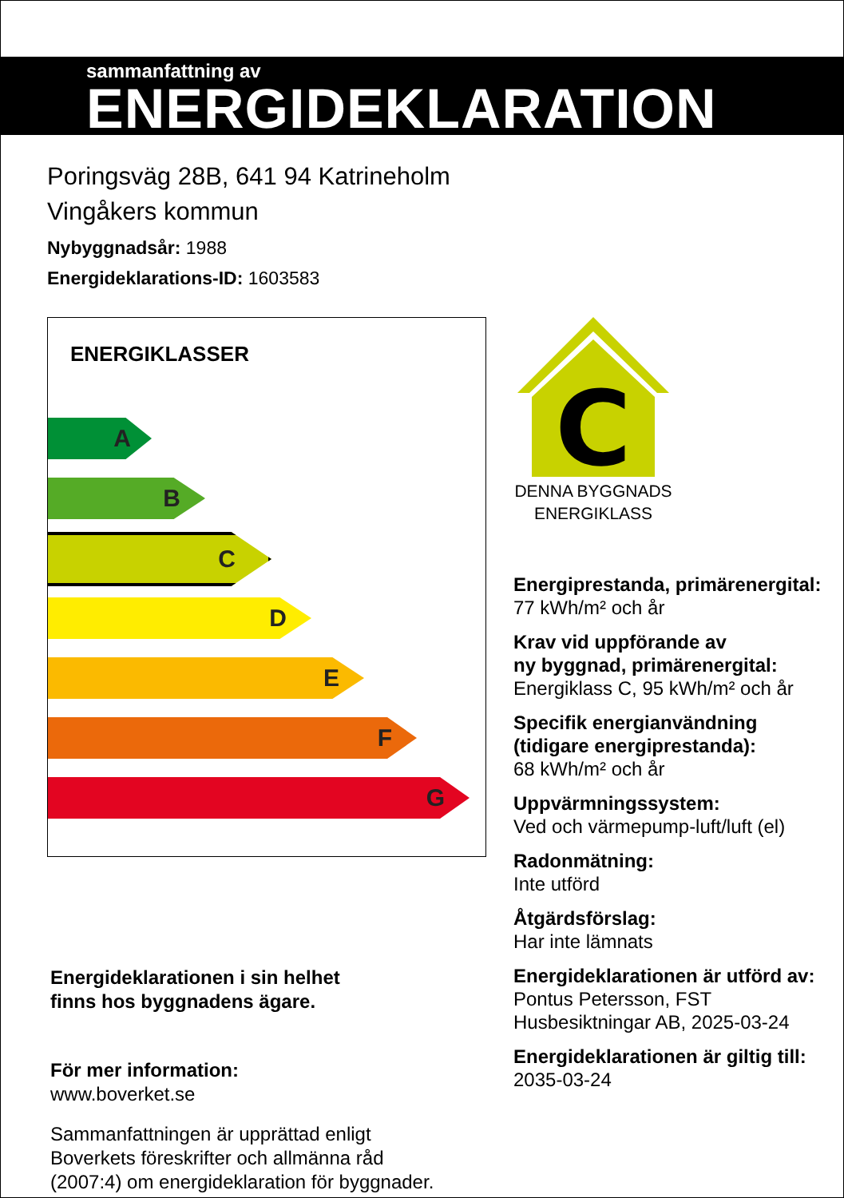sammanfattning av
ENERGIDEKLARATION
Poringsväg 28B, 641 94 Katrineholm
Vingåkers kommun
Nybyggnadsår: 1988
Energideklarations-ID: 1603583
ENERGIKLASSER
A
B
C
D
E
F
G
Energideklarationen i sin helhet
finns hos byggnadens ägare.
För mer information:
www.boverket.se
Sammanfattningen är upprättad enligt
Boverkets föreskrifter och allmänna råd
(2007:4) om energideklaration för byggnader.
C
DENNA BYGGNADS
ENERGIKLASS
Energiprestanda, primärenergital:
77 kWh/m² och år
Krav vid uppförande av
ny byggnad, primärenergital:
Energiklass C, 95 kWh/m² och år
Specifik energianvändning
(tidigare energiprestanda):
68 kWh/m² och år
Uppvärmningssystem:
Ved och värmepump-luft/luft (el)
Radonmätning:
Inte utförd
Åtgärdsförslag:
Har inte lämnats
Energideklarationen är utförd av:
Pontus Petersson, FST
Husbesiktningar AB, 2025-03-24
Energideklarationen är giltig till:
2035-03-24